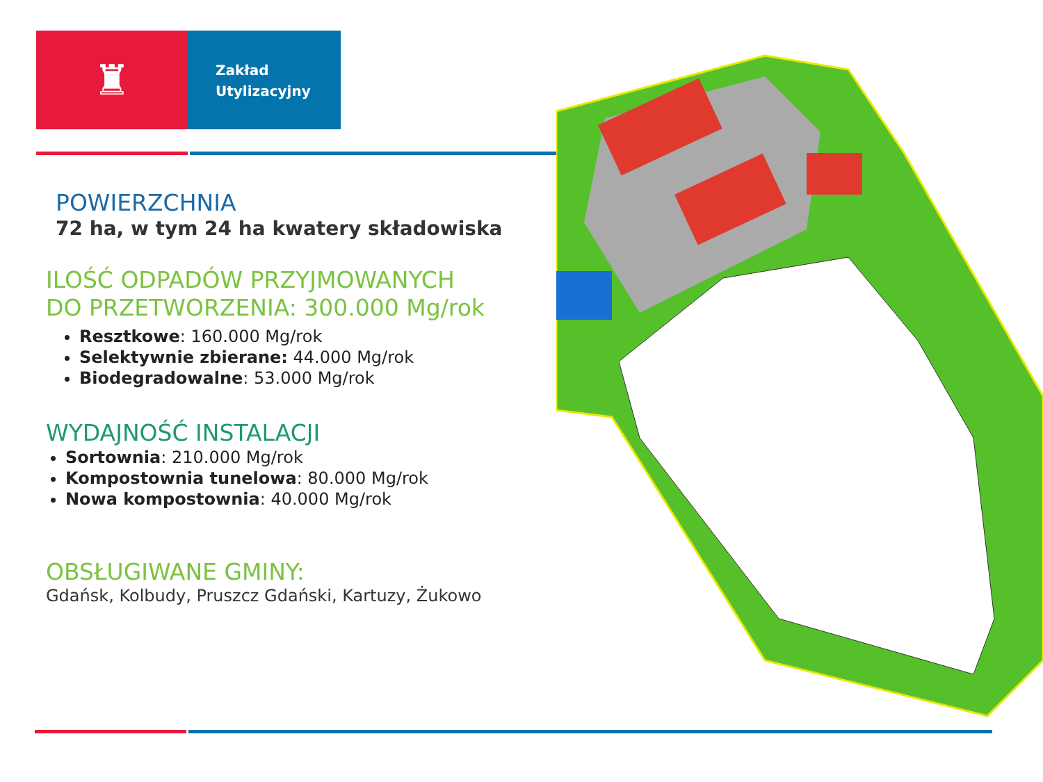♜
Zakład
Utylizacyjny
POWIERZCHNIA
72 ha, w tym 24 ha kwatery składowiska
ILOŚĆ ODPADÓW PRZYJMOWANYCH
DO PRZETWORZENIA: 300.000 Mg/rok
Resztkowe: 160.000 Mg/rok
Selektywnie zbierane: 44.000 Mg/rok
Biodegradowalne: 53.000 Mg/rok
WYDAJNOŚĆ INSTALACJI
Sortownia: 210.000 Mg/rok
Kompostownia tunelowa: 80.000 Mg/rok
Nowa kompostownia: 40.000 Mg/rok
OBSŁUGIWANE GMINY:
Gdańsk, Kolbudy, Pruszcz Gdański, Kartuzy, Żukowo